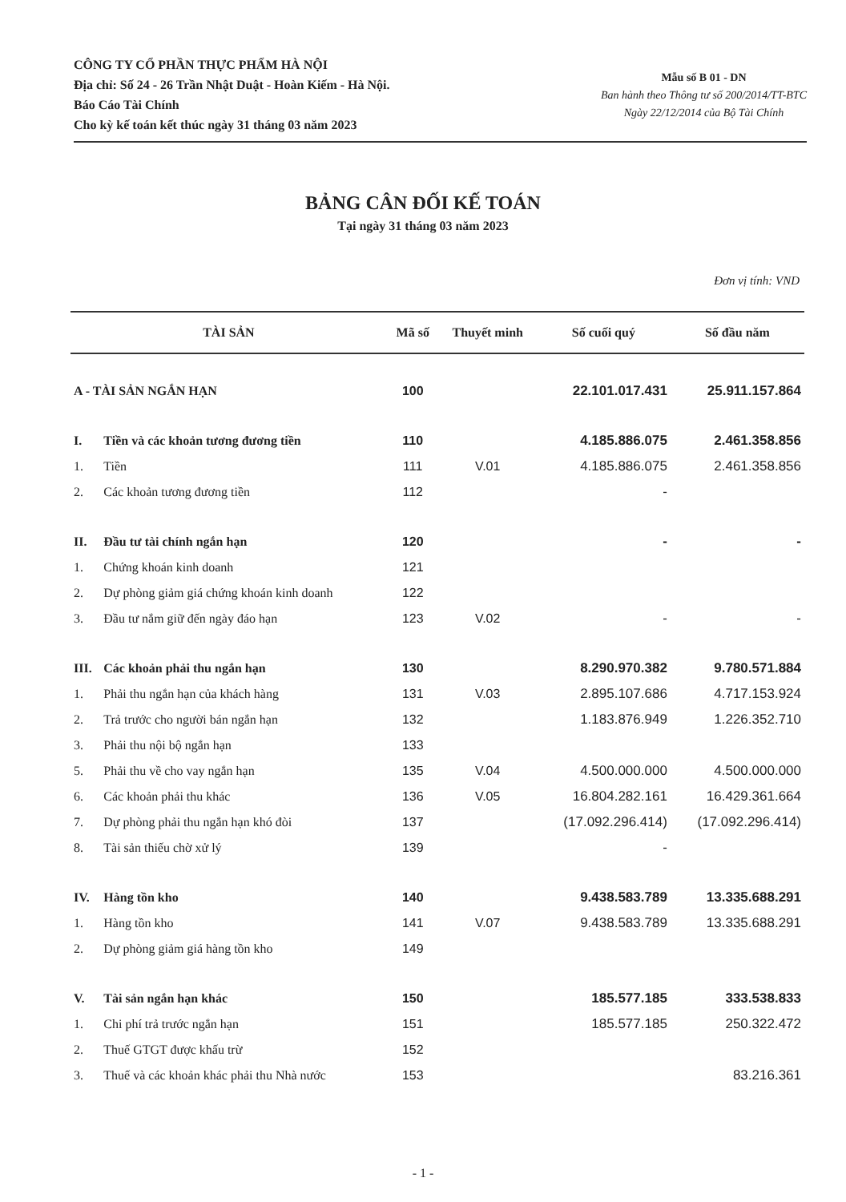CÔNG TY CỔ PHẦN THỰC PHẨM HÀ NỘI
Địa chỉ: Số 24 - 26 Trần Nhật Duật - Hoàn Kiếm - Hà Nội.
Báo Cáo Tài Chính
Cho kỳ kế toán kết thúc ngày 31 tháng 03 năm 2023
Mẫu số B 01 - DN
Ban hành theo Thông tư số 200/2014/TT-BTC
Ngày 22/12/2014 của Bộ Tài Chính
BẢNG CÂN ĐỐI KẾ TOÁN
Tại ngày 31 tháng 03 năm 2023
Đơn vị tính: VND
| TÀI SẢN | | Mã số | Thuyết minh | Số cuối quý | Số đầu năm |
| --- | --- | --- | --- | --- | --- |
| A - TÀI SẢN NGẮN HẠN | | 100 | | 22.101.017.431 | 25.911.157.864 |
| I. | Tiền và các khoản tương đương tiền | 110 | | 4.185.886.075 | 2.461.358.856 |
| 1. | Tiền | 111 | V.01 | 4.185.886.075 | 2.461.358.856 |
| 2. | Các khoản tương đương tiền | 112 | | - | |
| II. | Đầu tư tài chính ngắn hạn | 120 | | - | - |
| 1. | Chứng khoán kinh doanh | 121 | | | |
| 2. | Dự phòng giảm giá chứng khoán kinh doanh | 122 | | | |
| 3. | Đầu tư nắm giữ đến ngày đáo hạn | 123 | V.02 | - | - |
| III. | Các khoản phải thu ngắn hạn | 130 | | 8.290.970.382 | 9.780.571.884 |
| 1. | Phải thu ngắn hạn của khách hàng | 131 | V.03 | 2.895.107.686 | 4.717.153.924 |
| 2. | Trả trước cho người bán ngắn hạn | 132 | | 1.183.876.949 | 1.226.352.710 |
| 3. | Phải thu nội bộ ngắn hạn | 133 | | | |
| 5. | Phải thu về cho vay ngắn hạn | 135 | V.04 | 4.500.000.000 | 4.500.000.000 |
| 6. | Các khoản phải thu khác | 136 | V.05 | 16.804.282.161 | 16.429.361.664 |
| 7. | Dự phòng phải thu ngắn hạn khó đòi | 137 | | (17.092.296.414) | (17.092.296.414) |
| 8. | Tài sản thiếu chờ xử lý | 139 | | - | |
| IV. | Hàng tồn kho | 140 | | 9.438.583.789 | 13.335.688.291 |
| 1. | Hàng tồn kho | 141 | V.07 | 9.438.583.789 | 13.335.688.291 |
| 2. | Dự phòng giảm giá hàng tồn kho | 149 | | | |
| V. | Tài sản ngắn hạn khác | 150 | | 185.577.185 | 333.538.833 |
| 1. | Chi phí trả trước ngắn hạn | 151 | | 185.577.185 | 250.322.472 |
| 2. | Thuế GTGT được khấu trừ | 152 | | | |
| 3. | Thuế và các khoản khác phải thu Nhà nước | 153 | | | 83.216.361 |
- 1 -